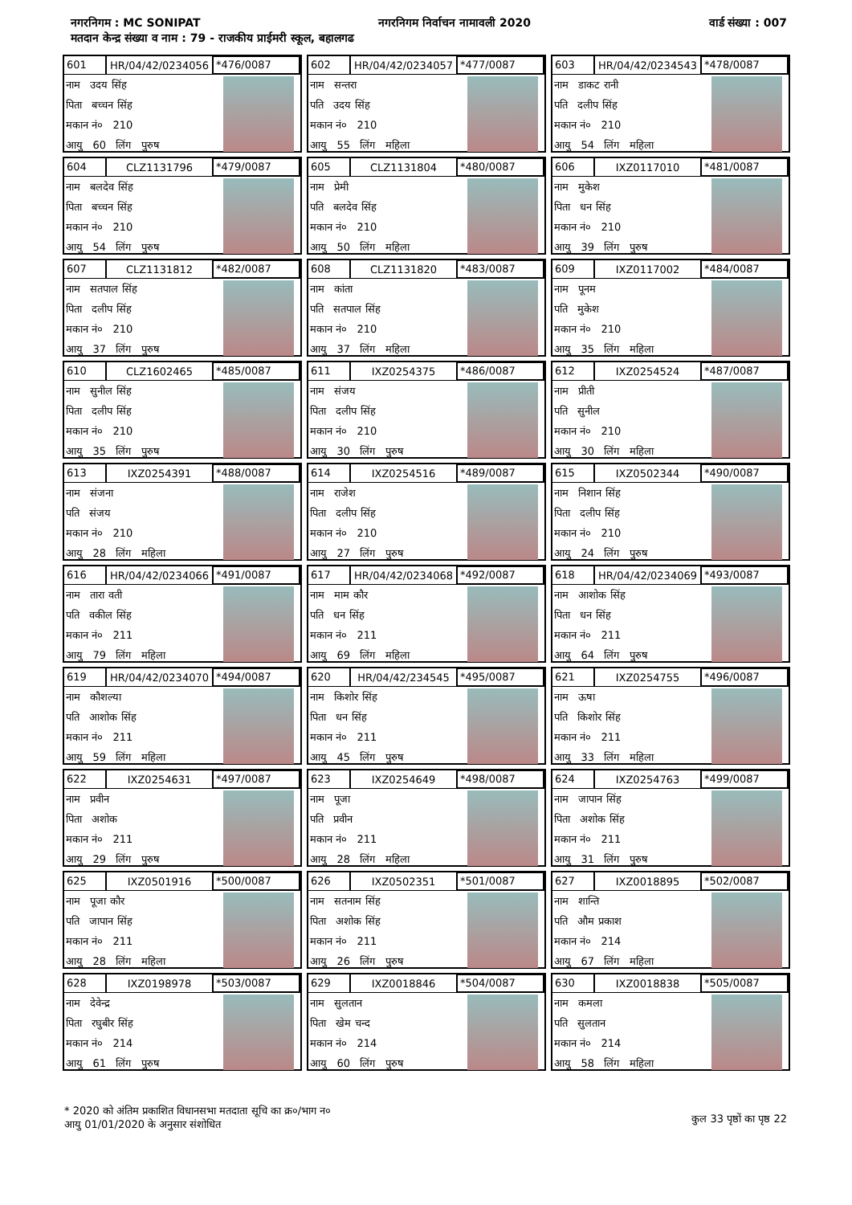नगरनिगम : MC SONIPAT नगरनिगम निर्वाचन नामावली 2020 वार्ड संख्या : 007
मतदान केन्द्र संख्या व नाम : 79 - राजकीय प्राईमरी स्कूल, बहालगढ
601 HR/04/42/0234056 *476/0087
नाम उदय सिंह
पिता बच्चन सिंह
मकान नं० 210
आयु 60 लिंग पुरुष
602 HR/04/42/0234057 *477/0087
नाम सन्तरा
पति उदय सिंह
मकान नं० 210
आयु 55 लिंग महिला
603 HR/04/42/0234543 *478/0087
नाम डाकट रानी
पति दलीप सिंह
मकान नं० 210
आयु 54 लिंग महिला
604 CLZ1131796 *479/0087
नाम बलदेव सिंह
पिता बच्चन सिंह
मकान नं० 210
आयु 54 लिंग पुरुष
605 CLZ1131804 *480/0087
नाम प्रेमी
पति बलदेव सिंह
मकान नं० 210
आयु 50 लिंग महिला
606 IXZ0117010 *481/0087
नाम मुकेश
पिता धन सिंह
मकान नं० 210
आयु 39 लिंग पुरुष
607 CLZ1131812 *482/0087
नाम सतपाल सिंह
पिता दलीप सिंह
मकान नं० 210
आयु 37 लिंग पुरुष
608 CLZ1131820 *483/0087
नाम कांता
पति सतपाल सिंह
मकान नं० 210
आयु 37 लिंग महिला
609 IXZ0117002 *484/0087
नाम पूनम
पति मुकेश
मकान नं० 210
आयु 35 लिंग महिला
610 CLZ1602465 *485/0087
नाम सुनील सिंह
पिता दलीप सिंह
मकान नं० 210
आयु 35 लिंग पुरुष
611 IXZ0254375 *486/0087
नाम संजय
पिता दलीप सिंह
मकान नं० 210
आयु 30 लिंग पुरुष
612 IXZ0254524 *487/0087
नाम प्रीती
पति सुनील
मकान नं० 210
आयु 30 लिंग महिला
613 IXZ0254391 *488/0087
नाम संजना
पति संजय
मकान नं० 210
आयु 28 लिंग महिला
614 IXZ0254516 *489/0087
नाम राजेश
पिता दलीप सिंह
मकान नं० 210
आयु 27 लिंग पुरुष
615 IXZ0502344 *490/0087
नाम निशान सिंह
पिता दलीप सिंह
मकान नं० 210
आयु 24 लिंग पुरुष
616 HR/04/42/0234066 *491/0087
नाम तारा वती
पति वकील सिंह
मकान नं० 211
आयु 79 लिंग महिला
617 HR/04/42/0234068 *492/0087
नाम माम कौर
पति धन सिंह
मकान नं० 211
आयु 69 लिंग महिला
618 HR/04/42/0234069 *493/0087
नाम आशोक सिंह
पिता धन सिंह
मकान नं० 211
आयु 64 लिंग पुरुष
619 HR/04/42/0234070 *494/0087
नाम कौशल्या
पति आशोक सिंह
मकान नं० 211
आयु 59 लिंग महिला
620 HR/04/42/234545 *495/0087
नाम किशोर सिंह
पिता धन सिंह
मकान नं० 211
आयु 45 लिंग पुरुष
621 IXZ0254755 *496/0087
नाम ऊषा
पति किशोर सिंह
मकान नं० 211
आयु 33 लिंग महिला
622 IXZ0254631 *497/0087
नाम प्रवीन
पिता अशोक
मकान नं० 211
आयु 29 लिंग पुरुष
623 IXZ0254649 *498/0087
नाम पूजा
पति प्रवीन
मकान नं० 211
आयु 28 लिंग महिला
624 IXZ0254763 *499/0087
नाम जापान सिंह
पिता अशोक सिंह
मकान नं० 211
आयु 31 लिंग पुरुष
625 IXZ0501916 *500/0087
नाम पूजा कौर
पति जापान सिंह
मकान नं० 211
आयु 28 लिंग महिला
626 IXZ0502351 *501/0087
नाम सतनाम सिंह
पिता अशोक सिंह
मकान नं० 211
आयु 26 लिंग पुरुष
627 IXZ0018895 *502/0087
नाम शान्ति
पति औम प्रकाश
मकान नं० 214
आयु 67 लिंग महिला
628 IXZ0198978 *503/0087
नाम देवेन्द्र
पिता रघुबीर सिंह
मकान नं० 214
आयु 61 लिंग पुरुष
629 IXZ0018846 *504/0087
नाम सुलतान
पिता खेम चन्द
मकान नं० 214
आयु 60 लिंग पुरुष
630 IXZ0018838 *505/0087
नाम कमला
पति सुलतान
मकान नं० 214
आयु 58 लिंग महिला
* 2020 को अंतिम प्रकाशित विधानसभा मतदाता सूचि का क्र०/भाग न०
आयु 01/01/2020 के अनुसार संशोधित
कुल 33 पृष्ठों का पृष्ठ 22